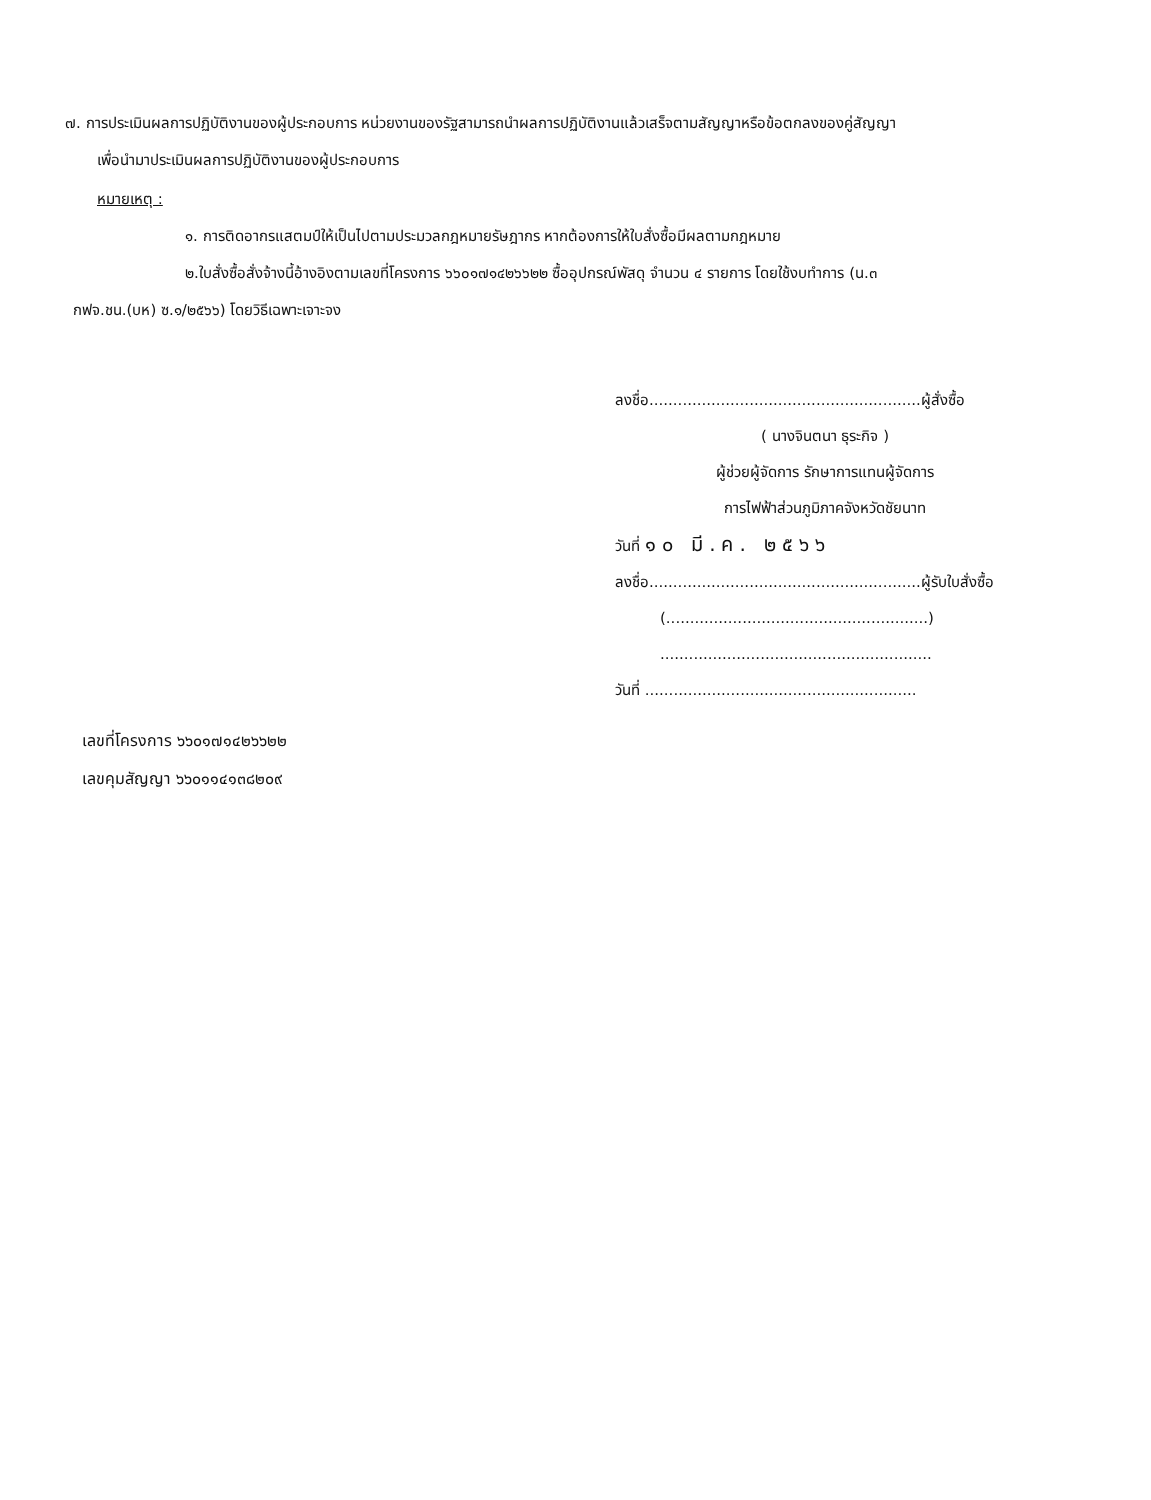๗. การประเมินผลการปฏิบัติงานของผู้ประกอบการ หน่วยงานของรัฐสามารถนำผลการปฏิบัติงานแล้วเสร็จตามสัญญาหรือข้อตกลงของคู่สัญญา
เพื่อนำมาประเมินผลการปฏิบัติงานของผู้ประกอบการ
หมายเหตุ :
๑. การติดอากรแสตมป์ให้เป็นไปตามประมวลกฎหมายรัษฎากร หากต้องการให้ใบสั่งซื้อมีผลตามกฎหมาย
๒.ใบสั่งซื้อสั่งจ้างนี้อ้างอิงตามเลขที่โครงการ ๖๖๐๑๗๑๔๒๖๖๒๒ ซื้ออุปกรณ์พัสดุ จำนวน ๔ รายการ โดยใช้งบทำการ (น.๓
กฟจ.ชน.(บห) ซ.๑/๒๕๖๖) โดยวิธีเฉพาะเจาะจง
ลงชื่อ.........................................................ผู้สั่งซื้อ
( นางจินตนา ธุระกิจ )
ผู้ช่วยผู้จัดการ รักษาการแทนผู้จัดการ
การไฟฟ้าส่วนภูมิภาคจังหวัดชัยนาท
วันที่ ๑๐ มี.ค. ๒๕๖๖
ลงชื่อ.........................................................ผู้รับใบสั่งซื้อ
(.......................................................)
.........................................................
วันที่ .........................................................
เลขที่โครงการ ๖๖๐๑๗๑๔๒๖๖๒๒
เลขคุมสัญญา ๖๖๐๑๑๔๑๓๘๒๐๙